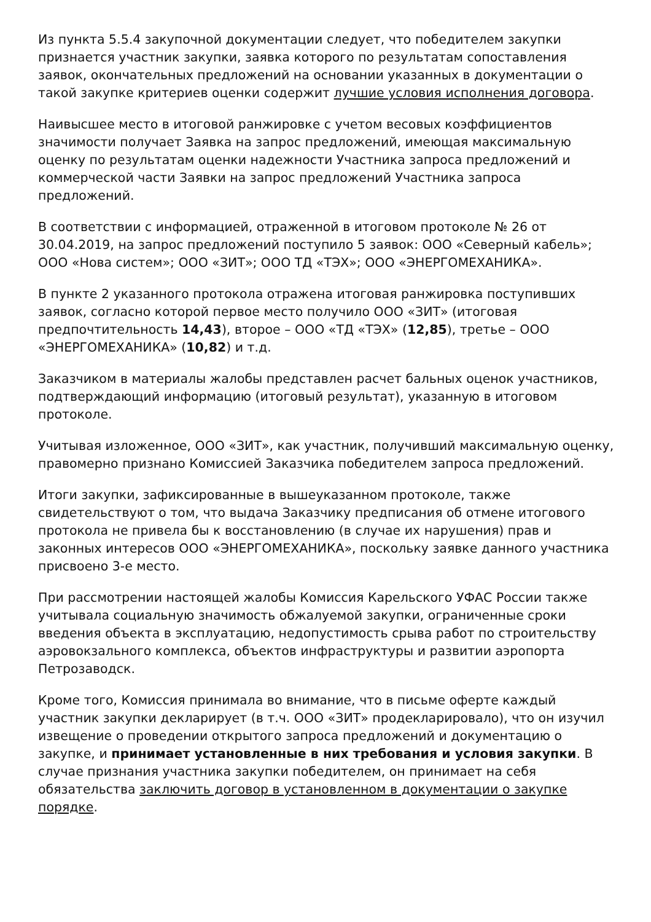Из пункта 5.5.4 закупочной документации следует, что победителем закупки признается участник закупки, заявка которого по результатам сопоставления заявок, окончательных предложений на основании указанных в документации о такой закупке критериев оценки содержит лучшие условия исполнения договора.
Наивысшее место в итоговой ранжировке с учетом весовых коэффициентов значимости получает Заявка на запрос предложений, имеющая максимальную оценку по результатам оценки надежности Участника запроса предложений и коммерческой части Заявки на запрос предложений Участника запроса предложений.
В соответствии с информацией, отраженной в итоговом протоколе № 26 от 30.04.2019, на запрос предложений поступило 5 заявок: ООО «Северный кабель»; ООО «Нова систем»; ООО «ЗИТ»; ООО ТД «ТЭХ»; ООО «ЭНЕРГОМЕХАНИКА».
В пункте 2 указанного протокола отражена итоговая ранжировка поступивших заявок, согласно которой первое место получило ООО «ЗИТ» (итоговая предпочтительность 14,43), второе – ООО «ТД «ТЭХ» (12,85), третье – ООО «ЭНЕРГОМЕХАНИКА» (10,82) и т.д.
Заказчиком в материалы жалобы представлен расчет бальных оценок участников, подтверждающий информацию (итоговый результат), указанную в итоговом протоколе.
Учитывая изложенное, ООО «ЗИТ», как участник, получивший максимальную оценку, правомерно признано Комиссией Заказчика победителем запроса предложений.
Итоги закупки, зафиксированные в вышеуказанном протоколе, также свидетельствуют о том, что выдача Заказчику предписания об отмене итогового протокола не привела бы к восстановлению (в случае их нарушения) прав и законных интересов ООО «ЭНЕРГОМЕХАНИКА», поскольку заявке данного участника присвоено 3-е место.
При рассмотрении настоящей жалобы Комиссия Карельского УФАС России также учитывала социальную значимость обжалуемой закупки, ограниченные сроки введения объекта в эксплуатацию, недопустимость срыва работ по строительству аэровокзального комплекса, объектов инфраструктуры и развитии аэропорта Петрозаводск.
Кроме того, Комиссия принимала во внимание, что в письме оферте каждый участник закупки декларирует (в т.ч. ООО «ЗИТ» продекларировало), что он изучил извещение о проведении открытого запроса предложений и документацию о закупке, и принимает установленные в них требования и условия закупки. В случае признания участника закупки победителем, он принимает на себя обязательства заключить договор в установленном в документации о закупке порядке.